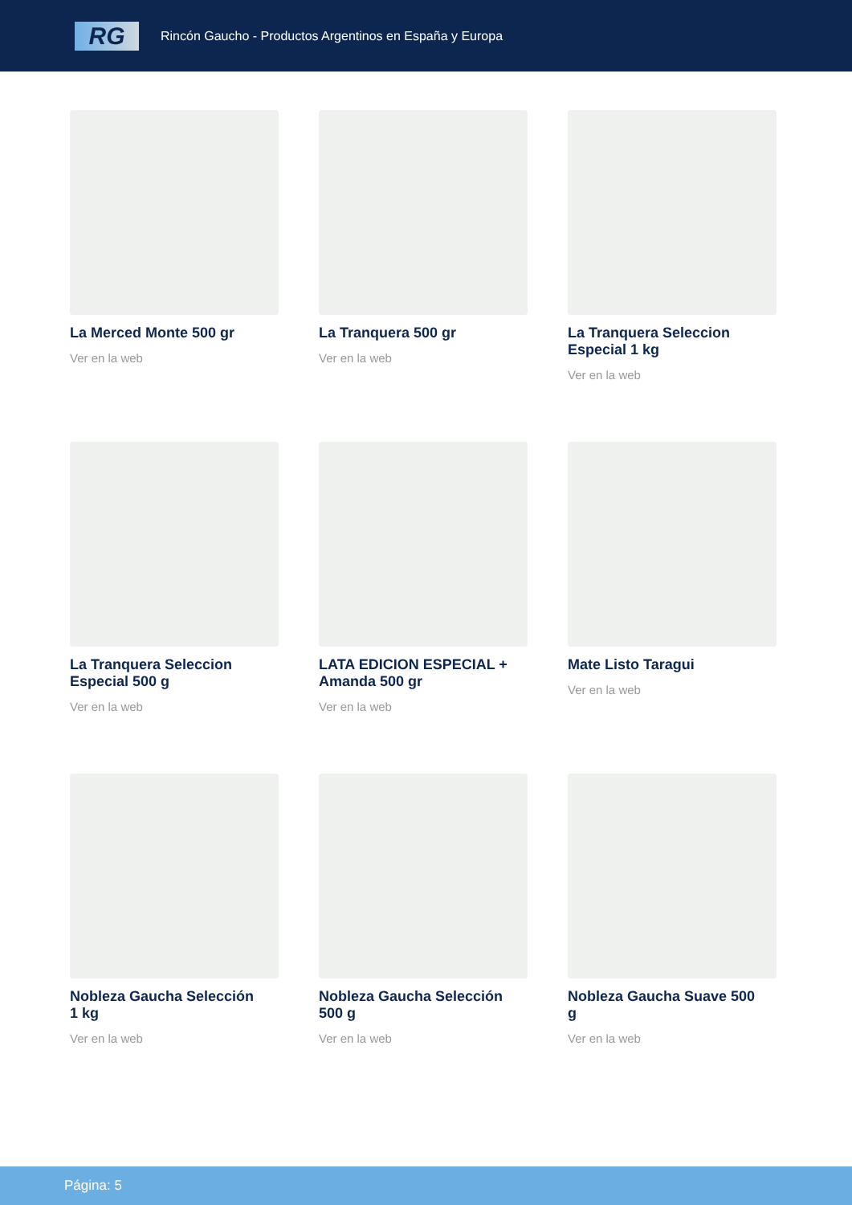RG
Rincón Gaucho - Productos Argentinos en España y Europa
La Merced Monte 500 gr
Ver en la web
La Tranquera 500 gr
Ver en la web
La Tranquera Seleccion Especial 1 kg
Ver en la web
La Tranquera Seleccion Especial 500 g
Ver en la web
LATA EDICION ESPECIAL + Amanda 500 gr
Ver en la web
Mate Listo Taragui
Ver en la web
Nobleza Gaucha Selección 1 kg
Ver en la web
Nobleza Gaucha Selección 500 g
Ver en la web
Nobleza Gaucha Suave 500 g
Ver en la web
Página: 5